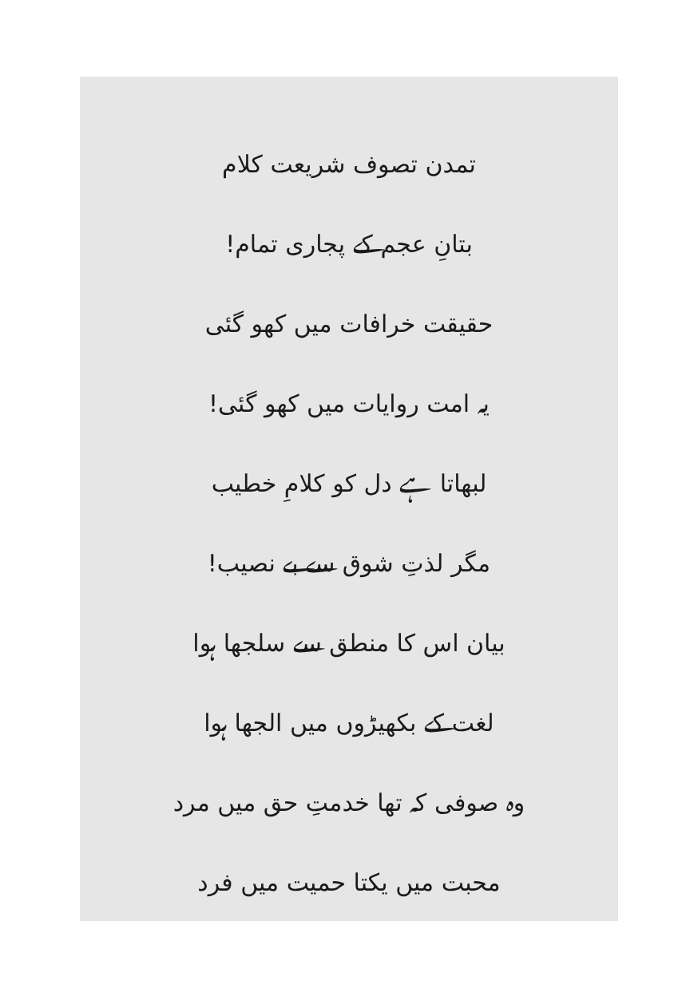تمدن تصوف شریعت کلام
بتانِ عجم کے پجاری تمام!
حقیقت خرافات میں کھو گئی
یہ امت روایات میں کھو گئی!
لبھاتا ہے دل کو کلامِ خطیب
مگر لذتِ شوق سے بے نصیب!
بیان اس کا منطق سے سلجھا ہوا
لغت کے بکھیڑوں میں الجھا ہوا
وہ صوفی کہ تھا خدمتِ حق میں مرد
محبت میں یکتا حمیت میں فرد